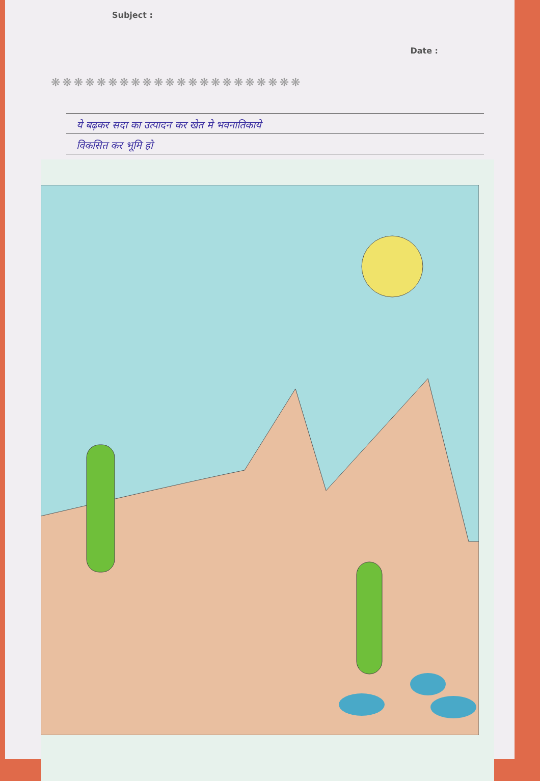Subject : Date :
❋❋❋❋❋❋❋❋❋❋❋❋❋❋❋❋❋❋❋❋❋❋
ये बढ़कर सदा का उत्पादन कर खेत मे भवनातिकाये
विकसित कर भूमि हो